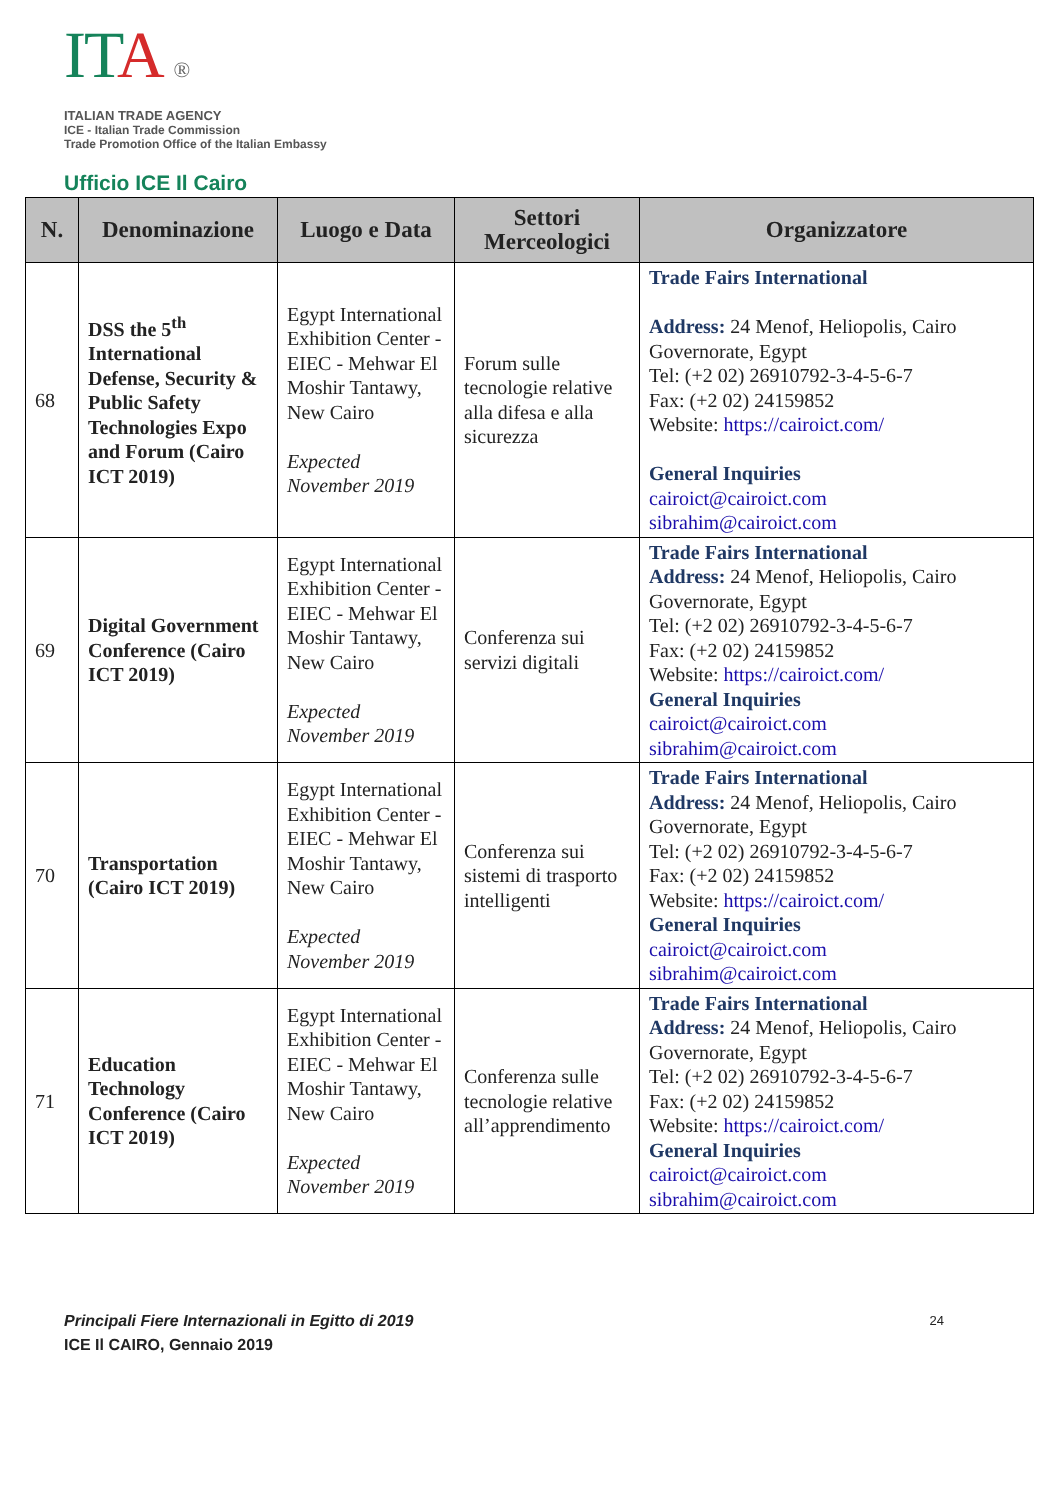ITA ®
ITALIAN TRADE AGENCY
ICE - Italian Trade Commission
Trade Promotion Office of the Italian Embassy
Ufficio ICE Il Cairo
| N. | Denominazione | Luogo e Data | Settori Merceologici | Organizzatore |
| --- | --- | --- | --- | --- |
| 68 | DSS the 5<sup>th</sup> International Defense, Security & Public Safety Technologies Expo and Forum (Cairo ICT 2019) | Egypt International Exhibition Center - EIEC - Mehwar El Moshir Tantawy, New Cairo Expected November 2019 | Forum sulle tecnologie relative alla difesa e alla sicurezza | Trade Fairs International Address: 24 Menof, Heliopolis, Cairo Governorate, Egypt Tel: (+2 02) 26910792-3-4-5-6-7 Fax: (+2 02) 24159852 Website: https://cairoict.com/ General Inquiries cairoict@cairoict.com sibrahim@cairoict.com |
| 69 | Digital Government Conference (Cairo ICT 2019) | Egypt International Exhibition Center - EIEC - Mehwar El Moshir Tantawy, New Cairo Expected November 2019 | Conferenza sui servizi digitali | Trade Fairs International Address: 24 Menof, Heliopolis, Cairo Governorate, Egypt Tel: (+2 02) 26910792-3-4-5-6-7 Fax: (+2 02) 24159852 Website: https://cairoict.com/ General Inquiries cairoict@cairoict.com sibrahim@cairoict.com |
| 70 | Transportation (Cairo ICT 2019) | Egypt International Exhibition Center - EIEC - Mehwar El Moshir Tantawy, New Cairo Expected November 2019 | Conferenza sui sistemi di trasporto intelligenti | Trade Fairs International Address: 24 Menof, Heliopolis, Cairo Governorate, Egypt Tel: (+2 02) 26910792-3-4-5-6-7 Fax: (+2 02) 24159852 Website: https://cairoict.com/ General Inquiries cairoict@cairoict.com sibrahim@cairoict.com |
| 71 | Education Technology Conference (Cairo ICT 2019) | Egypt International Exhibition Center - EIEC - Mehwar El Moshir Tantawy, New Cairo Expected November 2019 | Conferenza sulle tecnologie relative all’apprendimento | Trade Fairs International Address: 24 Menof, Heliopolis, Cairo Governorate, Egypt Tel: (+2 02) 26910792-3-4-5-6-7 Fax: (+2 02) 24159852 Website: https://cairoict.com/ General Inquiries cairoict@cairoict.com sibrahim@cairoict.com |
Principali Fiere Internazionali in Egitto di 2019
ICE Il CAIRO, Gennaio 2019
24